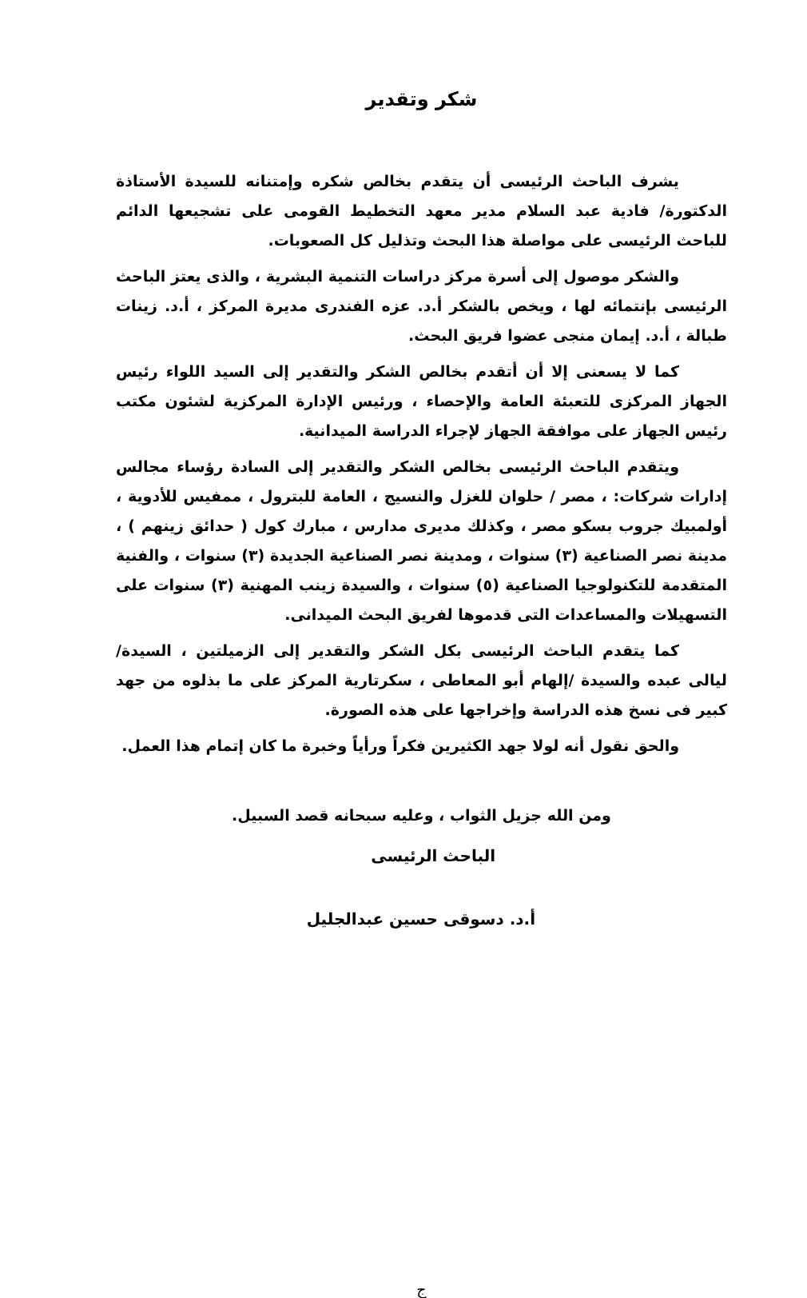شكر وتقدير
يشرف الباحث الرئيسى أن يتقدم بخالص شكره وإمتنانه للسيدة الأستاذة الدكتورة/ فادية عبد السلام مدير معهد التخطيط القومى على تشجيعها الدائم للباحث الرئيسى على مواصلة هذا البحث وتذليل كل الصعوبات.
والشكر موصول إلى أسرة مركز دراسات التنمية البشرية ، والذى يعتز الباحث الرئيسى بإنتمائه لها ، ويخص بالشكر أ.د. عزه الفندرى مديرة المركز ، أ.د. زينات طبالة ، أ.د. إيمان منجى عضوا فريق البحث.
كما لا يسعنى إلا أن أتقدم بخالص الشكر والتقدير إلى السيد اللواء رئيس الجهاز المركزى للتعبئة العامة والإحصاء ، ورئيس الإدارة المركزية لشئون مكتب رئيس الجهاز على موافقة الجهاز لإجراء الدراسة الميدانية.
ويتقدم الباحث الرئيسى بخالص الشكر والتقدير إلى السادة رؤساء مجالس إدارات شركات: ، مصر / حلوان للغزل والنسيج ، العامة للبترول ، ممفيس للأدوية ، أولمبيك جروب بسكو مصر ، وكذلك مديرى مدارس ، مبارك كول ( حدائق زينهم ) ، مدينة نصر الصناعية (٣) سنوات ، ومدينة نصر الصناعية الجديدة (٣) سنوات ، والفنية المتقدمة للتكنولوجيا الصناعية (٥) سنوات ، والسيدة زينب المهنية (٣) سنوات على التسهيلات والمساعدات التى قدموها لفريق البحث الميدانى.
كما يتقدم الباحث الرئيسى بكل الشكر والتقدير إلى الزميلتين ، السيدة/ ليالى عبده والسيدة /إلهام أبو المعاطى ، سكرتارية المركز على ما بذلوه من جهد كبير فى نسخ هذه الدراسة وإخراجها على هذه الصورة.
والحق نقول أنه لولا جهد الكثيرين فكراً ورأياً وخبرة ما كان إتمام هذا العمل.
ومن الله جزيل الثواب ، وعليه سبحانه قصد السبيل.
الباحث الرئيسى
أ.د. دسوقى حسين عبدالجليل
ج